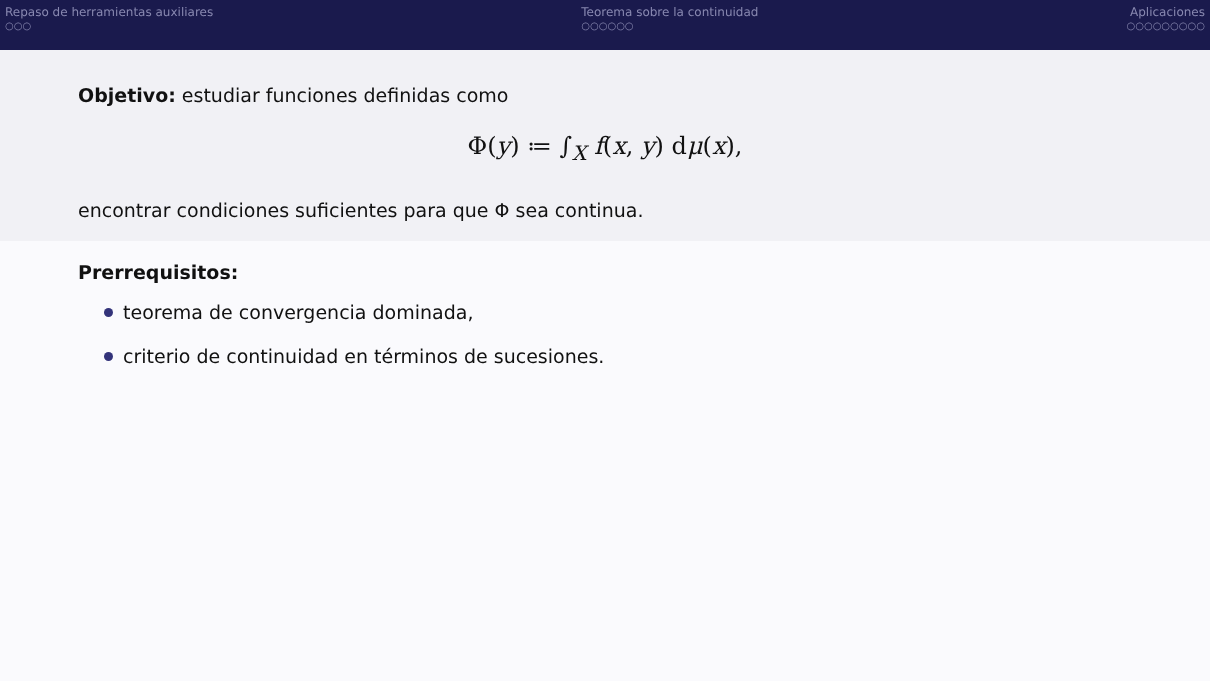Repaso de herramientas auxiliares
○○○
Teorema sobre la continuidad
○○○○○○
Aplicaciones
○○○○○○○○○
Objetivo: estudiar funciones definidas como
Φ(y) ≔ ∫<sub>X</sub> f(x, y) dμ(x),
encontrar condiciones suficientes para que Φ sea continua.
Prerrequisitos:
teorema de convergencia dominada,
criterio de continuidad en términos de sucesiones.